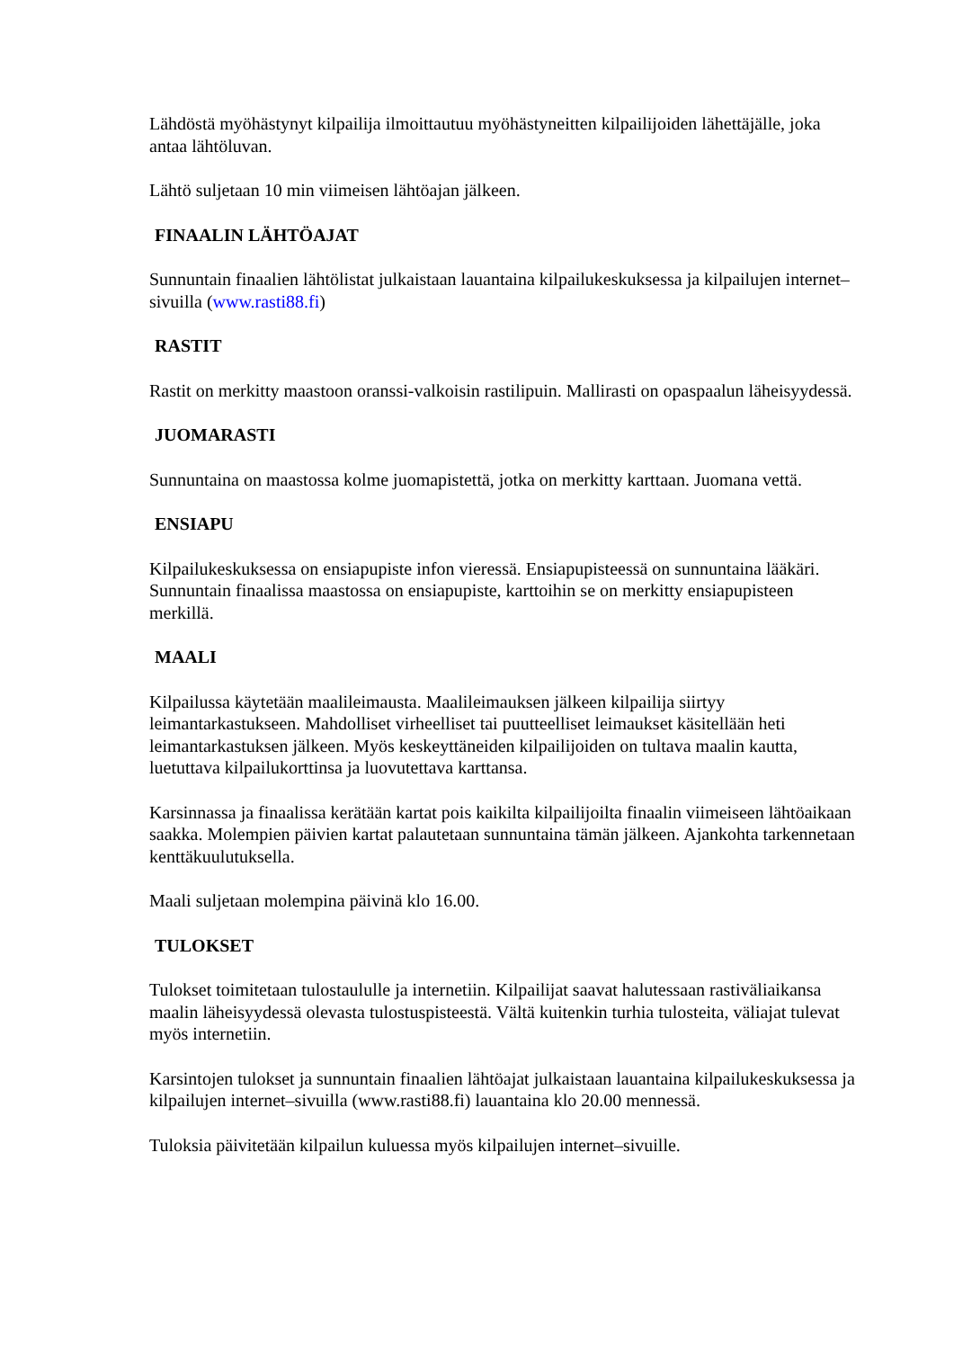Lähdöstä myöhästynyt kilpailija ilmoittautuu myöhästyneitten kilpailijoiden lähettäjälle, joka antaa lähtöluvan.
Lähtö suljetaan 10 min viimeisen lähtöajan jälkeen.
FINAALIN LÄHTÖAJAT
Sunnuntain finaalien lähtölistat julkaistaan lauantaina kilpailukeskuksessa ja kilpailujen internet–sivuilla (www.rasti88.fi)
RASTIT
Rastit on merkitty maastoon oranssi-valkoisin rastilipuin. Mallirasti on opaspaalun läheisyydessä.
JUOMARASTI
Sunnuntaina on maastossa kolme juomapistettä, jotka on merkitty karttaan. Juomana vettä.
ENSIAPU
Kilpailukeskuksessa on ensiapupiste infon vieressä. Ensiapupisteessä on sunnuntaina lääkäri. Sunnuntain finaalissa maastossa on ensiapupiste, karttoihin se on merkitty ensiapupisteen merkillä.
MAALI
Kilpailussa käytetään maalileimausta. Maalileimauksen jälkeen kilpailija siirtyy leimantarkastukseen. Mahdolliset virheelliset tai puutteelliset leimaukset käsitellään heti leimantarkastuksen jälkeen. Myös keskeyttäneiden kilpailijoiden on tultava maalin kautta, luetuttava kilpailukorttinsa ja luovutettava karttansa.
Karsinnassa ja finaalissa kerätään kartat pois kaikilta kilpailijoilta finaalin viimeiseen lähtöaikaan saakka. Molempien päivien kartat palautetaan sunnuntaina tämän jälkeen. Ajankohta tarkennetaan kenttäkuulutuksella.
Maali suljetaan molempina päivinä klo 16.00.
TULOKSET
Tulokset toimitetaan tulostaululle ja internetiin. Kilpailijat saavat halutessaan rastiväliaikansa maalin läheisyydessä olevasta tulostuspisteestä. Vältä kuitenkin turhia tulosteita, väliajat tulevat myös internetiin.
Karsintojen tulokset ja sunnuntain finaalien lähtöajat julkaistaan lauantaina kilpailukeskuksessa ja kilpailujen internet–sivuilla (www.rasti88.fi) lauantaina klo 20.00 mennessä.
Tuloksia päivitetään kilpailun kuluessa myös kilpailujen internet–sivuille.